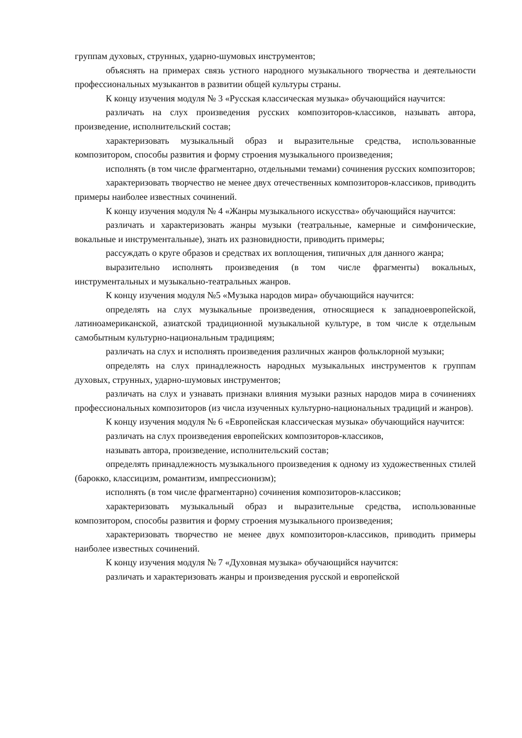группам духовых, струнных, ударно-шумовых инструментов;
объяснять на примерах связь устного народного музыкального творчества и деятельности профессиональных музыкантов в развитии общей культуры страны.
К концу изучения модуля № 3 «Русская классическая музыка» обучающийся научится:
различать на слух произведения русских композиторов-классиков, называть автора, произведение, исполнительский состав;
характеризовать музыкальный образ и выразительные средства, использованные композитором, способы развития и форму строения музыкального произведения;
исполнять (в том числе фрагментарно, отдельными темами) сочинения русских композиторов;
характеризовать творчество не менее двух отечественных композиторов-классиков, приводить примеры наиболее известных сочинений.
К концу изучения модуля № 4 «Жанры музыкального искусства» обучающийся научится:
различать и характеризовать жанры музыки (театральные, камерные и симфонические, вокальные и инструментальные), знать их разновидности, приводить примеры;
рассуждать о круге образов и средствах их воплощения, типичных для данного жанра;
выразительно исполнять произведения (в том числе фрагменты) вокальных, инструментальных и музыкально-театральных жанров.
К концу изучения модуля №5 «Музыка народов мира» обучающийся научится:
определять на слух музыкальные произведения, относящиеся к западноевропейской, латиноамериканской, азиатской традиционной музыкальной культуре, в том числе к отдельным самобытным культурно-национальным традициям;
различать на слух и исполнять произведения различных жанров фольклорной музыки;
определять на слух принадлежность народных музыкальных инструментов к группам духовых, струнных, ударно-шумовых инструментов;
различать на слух и узнавать признаки влияния музыки разных народов мира в сочинениях профессиональных композиторов (из числа изученных культурно-национальных традиций и жанров).
К концу изучения модуля № 6 «Европейская классическая музыка» обучающийся научится:
различать на слух произведения европейских композиторов-классиков,
называть автора, произведение, исполнительский состав;
определять принадлежность музыкального произведения к одному из художественных стилей (барокко, классицизм, романтизм, импрессионизм);
исполнять (в том числе фрагментарно) сочинения композиторов-классиков;
характеризовать музыкальный образ и выразительные средства, использованные композитором, способы развития и форму строения музыкального произведения;
характеризовать творчество не менее двух композиторов-классиков, приводить примеры наиболее известных сочинений.
К концу изучения модуля № 7 «Духовная музыка» обучающийся научится:
различать и характеризовать жанры и произведения русской и европейской